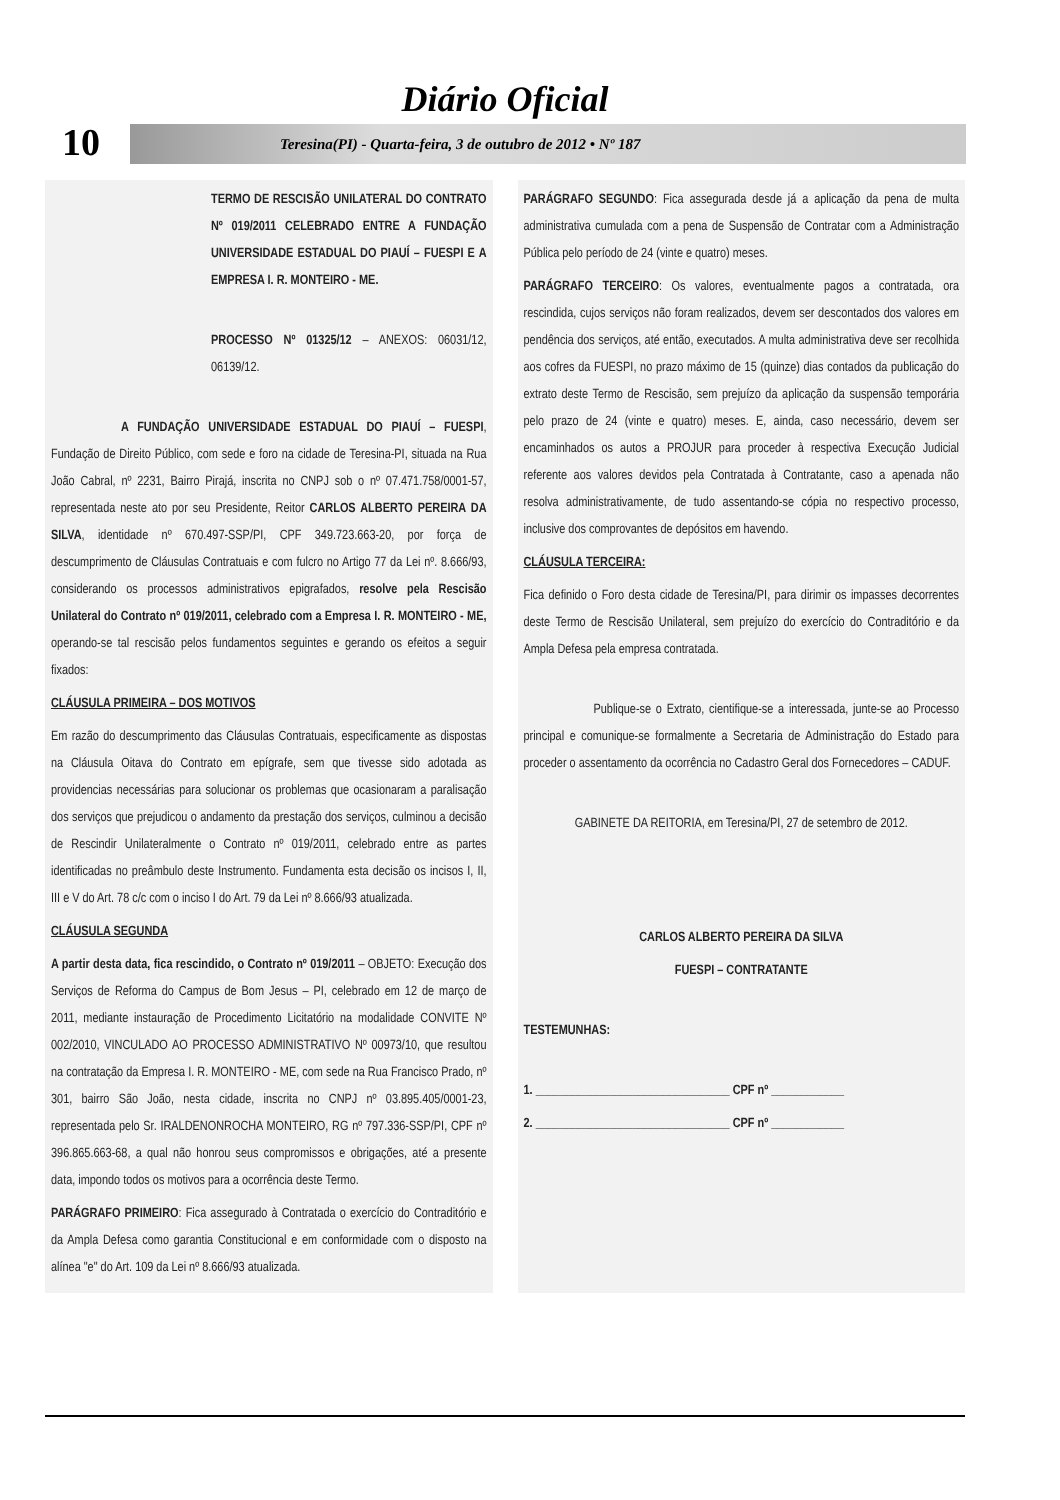Diário Oficial
10 Teresina(PI) - Quarta-feira, 3 de outubro de 2012 • Nº 187
TERMO DE RESCISÃO UNILATERAL DO CONTRATO Nº 019/2011 CELEBRADO ENTRE A FUNDAÇÃO UNIVERSIDADE ESTADUAL DO PIAUÍ – FUESPI E A EMPRESA I. R. MONTEIRO - ME.
PROCESSO Nº 01325/12 – ANEXOS: 06031/12, 06139/12.
A FUNDAÇÃO UNIVERSIDADE ESTADUAL DO PIAUÍ – FUESPI, Fundação de Direito Público, com sede e foro na cidade de Teresina-PI, situada na Rua João Cabral, nº 2231, Bairro Pirajá, inscrita no CNPJ sob o nº 07.471.758/0001-57, representada neste ato por seu Presidente, Reitor CARLOS ALBERTO PEREIRA DA SILVA, identidade nº 670.497-SSP/PI, CPF 349.723.663-20, por força de descumprimento de Cláusulas Contratuais e com fulcro no Artigo 77 da Lei nº. 8.666/93, considerando os processos administrativos epigrafados, resolve pela Rescisão Unilateral do Contrato nº 019/2011, celebrado com a Empresa I. R. MONTEIRO - ME, operando-se tal rescisão pelos fundamentos seguintes e gerando os efeitos a seguir fixados:
CLÁUSULA PRIMEIRA – DOS MOTIVOS
Em razão do descumprimento das Cláusulas Contratuais, especificamente as dispostas na Cláusula Oitava do Contrato em epígrafe, sem que tivesse sido adotada as providencias necessárias para solucionar os problemas que ocasionaram a paralisação dos serviços que prejudicou o andamento da prestação dos serviços, culminou a decisão de Rescindir Unilateralmente o Contrato nº 019/2011, celebrado entre as partes identificadas no preâmbulo deste Instrumento. Fundamenta esta decisão os incisos I, II, III e V do Art. 78 c/c com o inciso I do Art. 79 da Lei nº 8.666/93 atualizada.
CLÁUSULA SEGUNDA
A partir desta data, fica rescindido, o Contrato nº 019/2011 – OBJETO: Execução dos Serviços de Reforma do Campus de Bom Jesus – PI, celebrado em 12 de março de 2011, mediante instauração de Procedimento Licitatório na modalidade CONVITE Nº 002/2010, VINCULADO AO PROCESSO ADMINISTRATIVO Nº 00973/10, que resultou na contratação da Empresa I. R. MONTEIRO - ME, com sede na Rua Francisco Prado, nº 301, bairro São João, nesta cidade, inscrita no CNPJ nº 03.895.405/0001-23, representada pelo Sr. IRALDENONROCHA MONTEIRO, RG nº 797.336-SSP/PI, CPF nº 396.865.663-68, a qual não honrou seus compromissos e obrigações, até a presente data, impondo todos os motivos para a ocorrência deste Termo.
PARÁGRAFO PRIMEIRO: Fica assegurado à Contratada o exercício do Contraditório e da Ampla Defesa como garantia Constitucional e em conformidade com o disposto na alínea "e" do Art. 109 da Lei nº 8.666/93 atualizada.
PARÁGRAFO SEGUNDO: Fica assegurada desde já a aplicação da pena de multa administrativa cumulada com a pena de Suspensão de Contratar com a Administração Pública pelo período de 24 (vinte e quatro) meses.
PARÁGRAFO TERCEIRO: Os valores, eventualmente pagos a contratada, ora rescindida, cujos serviços não foram realizados, devem ser descontados dos valores em pendência dos serviços, até então, executados. A multa administrativa deve ser recolhida aos cofres da FUESPI, no prazo máximo de 15 (quinze) dias contados da publicação do extrato deste Termo de Rescisão, sem prejuízo da aplicação da suspensão temporária pelo prazo de 24 (vinte e quatro) meses. E, ainda, caso necessário, devem ser encaminhados os autos a PROJUR para proceder à respectiva Execução Judicial referente aos valores devidos pela Contratada à Contratante, caso a apenada não resolva administrativamente, de tudo assentando-se cópia no respectivo processo, inclusive dos comprovantes de depósitos em havendo.
CLÁUSULA TERCEIRA:
Fica definido o Foro desta cidade de Teresina/PI, para dirimir os impasses decorrentes deste Termo de Rescisão Unilateral, sem prejuízo do exercício do Contraditório e da Ampla Defesa pela empresa contratada.
Publique-se o Extrato, cientifique-se a interessada, junte-se ao Processo principal e comunique-se formalmente a Secretaria de Administração do Estado para proceder o assentamento da ocorrência no Cadastro Geral dos Fornecedores – CADUF.
GABINETE DA REITORIA, em Teresina/PI, 27 de setembro de 2012.
CARLOS ALBERTO PEREIRA DA SILVA
FUESPI – CONTRATANTE
TESTEMUNHAS:
1. ________________________________ CPF nº ____________
2. ________________________________ CPF nº ____________